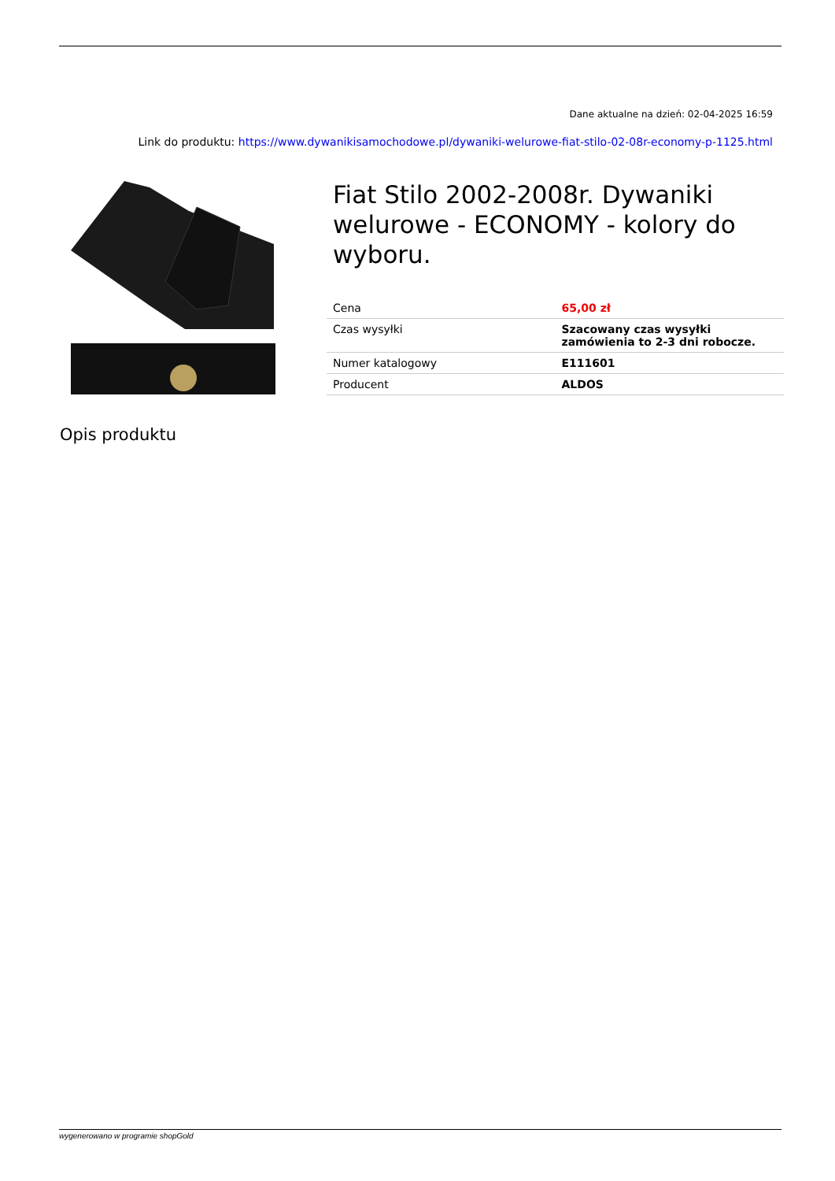Dane aktualne na dzień: 02-04-2025 16:59
Link do produktu: https://www.dywanikisamochodowe.pl/dywaniki-welurowe-fiat-stilo-02-08r-economy-p-1125.html
Fiat Stilo 2002-2008r. Dywaniki welurowe - ECONOMY - kolory do wyboru.
| Cena | 65,00 zł |
| Czas wysyłki | Szacowany czas wysyłki zamówienia to 2-3 dni robocze. |
| Numer katalogowy | E111601 |
| Producent | ALDOS |
Opis produktu
wygenerowano w programie shopGold